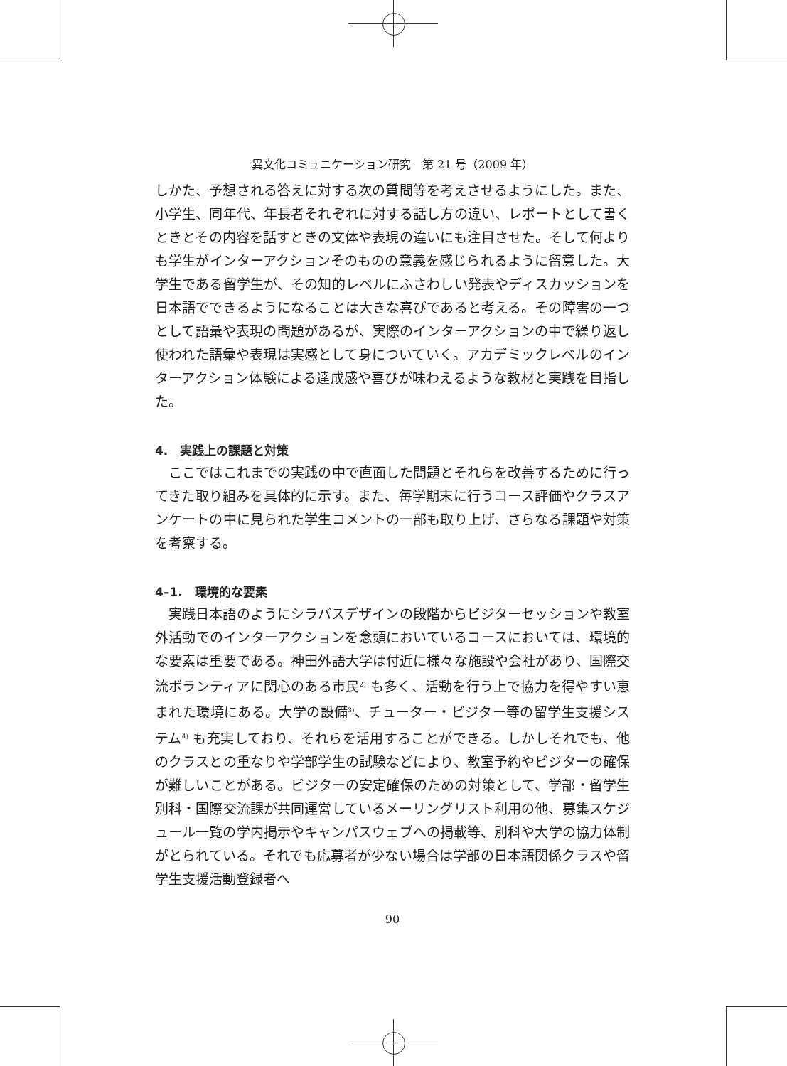異文化コミュニケーション研究　第 21 号（2009 年）
しかた、予想される答えに対する次の質問等を考えさせるようにした。また、小学生、同年代、年長者それぞれに対する話し方の違い、レポートとして書くときとその内容を話すときの文体や表現の違いにも注目させた。そして何よりも学生がインターアクションそのものの意義を感じられるように留意した。大学生である留学生が、その知的レベルにふさわしい発表やディスカッションを日本語でできるようになることは大きな喜びであると考える。その障害の一つとして語彙や表現の問題があるが、実際のインターアクションの中で繰り返し使われた語彙や表現は実感として身についていく。アカデミックレベルのインターアクション体験による達成感や喜びが味わえるような教材と実践を目指した。
4.　実践上の課題と対策
　ここではこれまでの実践の中で直面した問題とそれらを改善するために行ってきた取り組みを具体的に示す。また、毎学期末に行うコース評価やクラスアンケートの中に見られた学生コメントの一部も取り上げ、さらなる課題や対策を考察する。
4–1.　環境的な要素
　実践日本語のようにシラバスデザインの段階からビジターセッションや教室外活動でのインターアクションを念頭においているコースにおいては、環境的な要素は重要である。神田外語大学は付近に様々な施設や会社があり、国際交流ボランティアに関心のある市民<sup>2)</sup> も多く、活動を行う上で協力を得やすい恵まれた環境にある。大学の設備<sup>3)</sup>、チューター・ビジター等の留学生支援システム<sup>4)</sup> も充実しており、それらを活用することができる。しかしそれでも、他のクラスとの重なりや学部学生の試験などにより、教室予約やビジターの確保が難しいことがある。ビジターの安定確保のための対策として、学部・留学生別科・国際交流課が共同運営しているメーリングリスト利用の他、募集スケジュール一覧の学内掲示やキャンパスウェブへの掲載等、別科や大学の協力体制がとられている。それでも応募者が少ない場合は学部の日本語関係クラスや留学生支援活動登録者へ
90